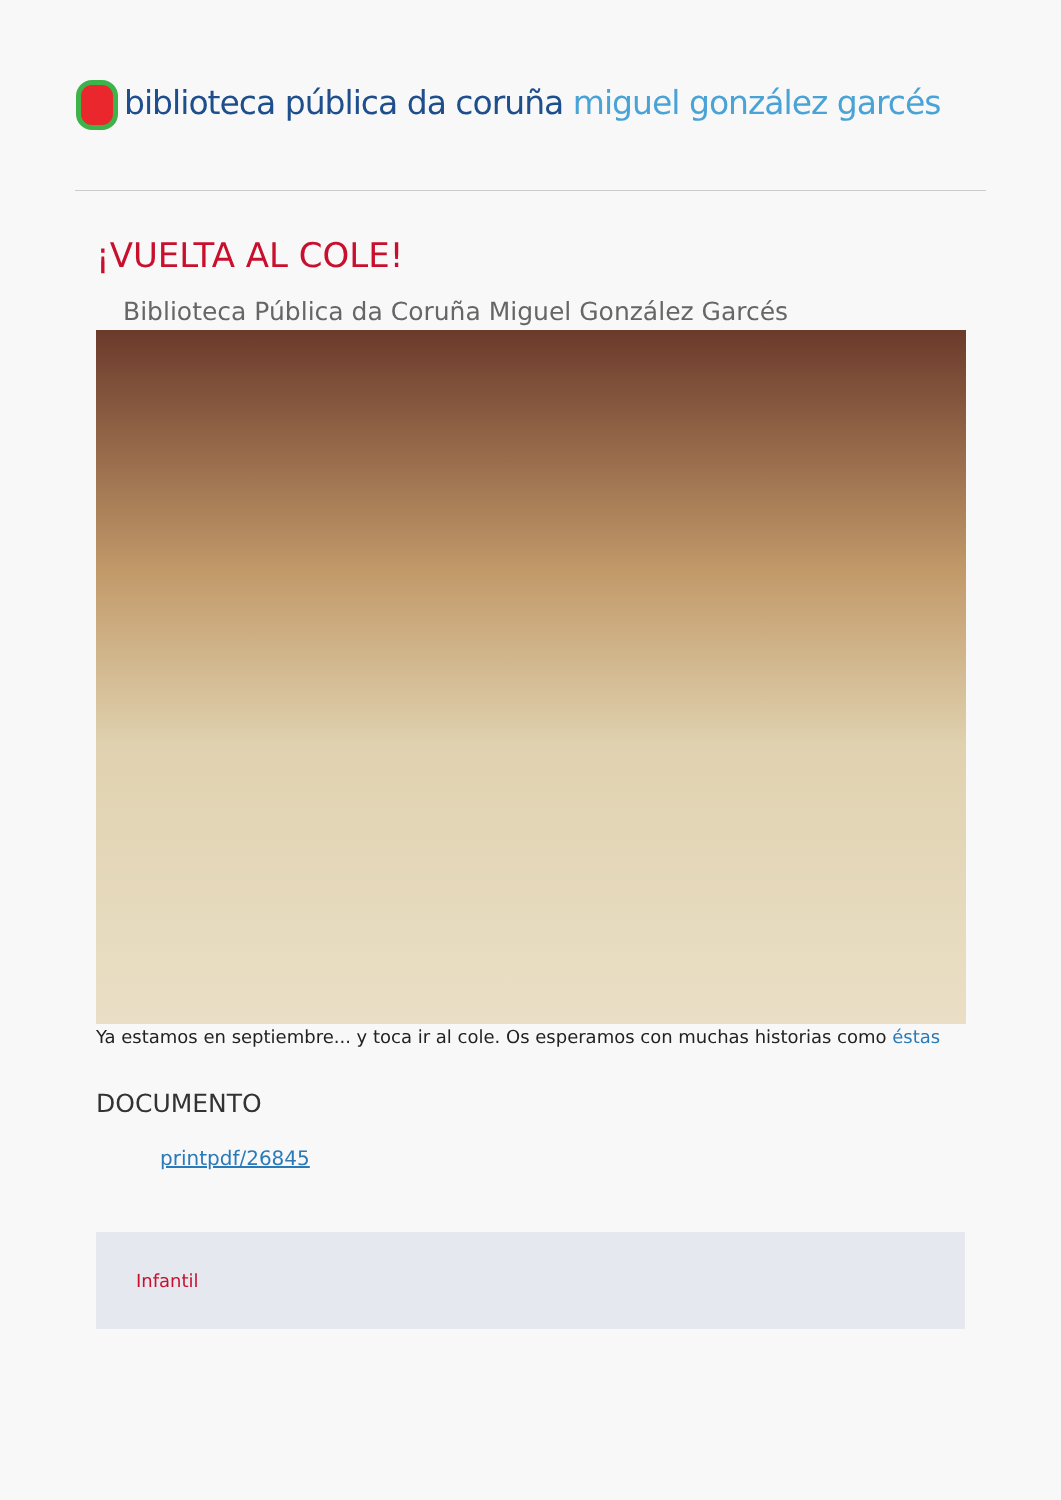biblioteca pública da coruña miguel gonzález garcés
¡VUELTA AL COLE!
Biblioteca Pública da Coruña Miguel González Garcés
Ya estamos en septiembre... y toca ir al cole. Os esperamos con muchas historias como éstas
DOCUMENTO
printpdf/26845
Infantil